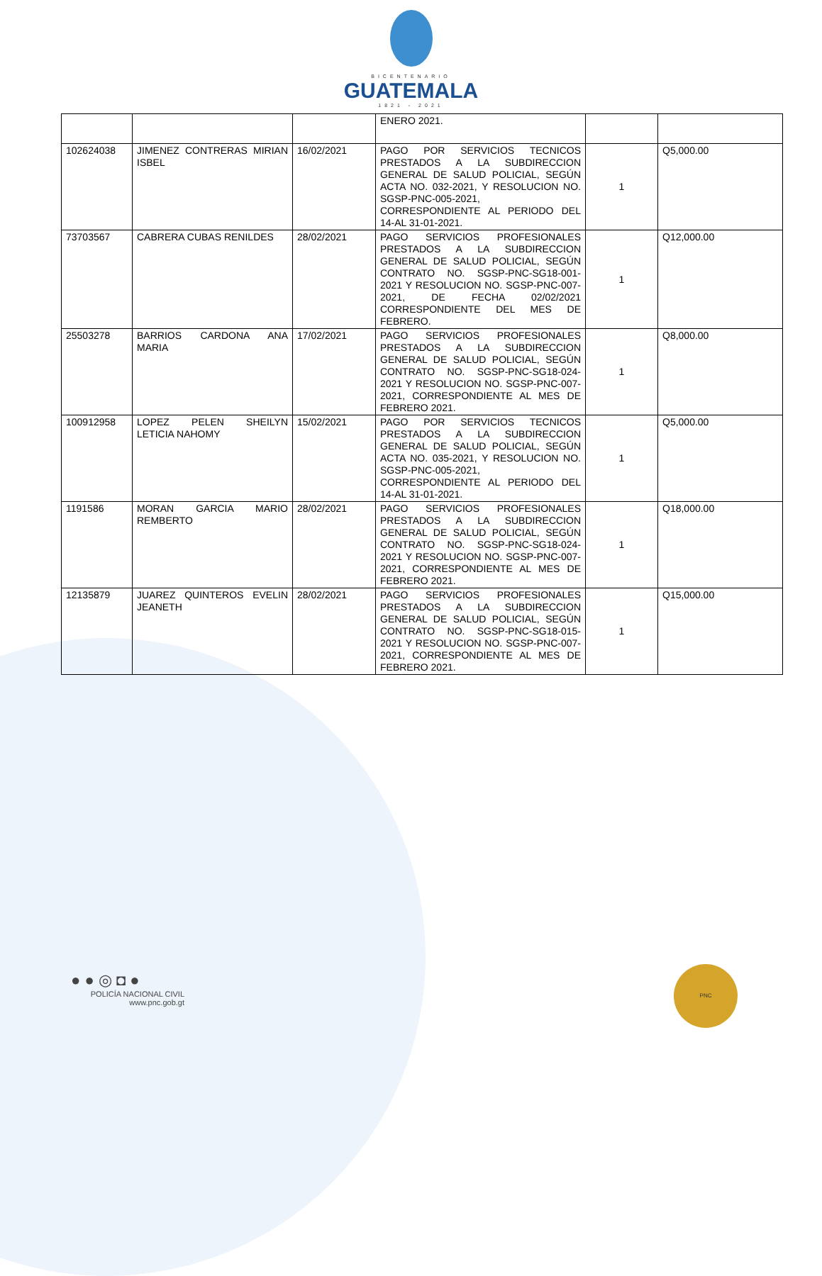BICENTENARIO
GUATEMALA
1821 - 2021
| | | | ENERO 2021. | | |
| 102624038 | JIMENEZ CONTRERAS MIRIAN ISBEL | 16/02/2021 | PAGO POR SERVICIOS TECNICOS PRESTADOS A LA SUBDIRECCION GENERAL DE SALUD POLICIAL, SEGÚN ACTA NO. 032-2021, Y RESOLUCION NO. SGSP-PNC-005-2021, CORRESPONDIENTE AL PERIODO DEL 14-AL 31-01-2021. | 1 | Q5,000.00 |
| 73703567 | CABRERA CUBAS RENILDES | 28/02/2021 | PAGO SERVICIOS PROFESIONALES PRESTADOS A LA SUBDIRECCION GENERAL DE SALUD POLICIAL, SEGÚN CONTRATO NO. SGSP-PNC-SG18-001-2021 Y RESOLUCION NO. SGSP-PNC-007-2021, DE FECHA 02/02/2021 CORRESPONDIENTE DEL MES DE FEBRERO. | 1 | Q12,000.00 |
| 25503278 | BARRIOS CARDONA ANA MARIA | 17/02/2021 | PAGO SERVICIOS PROFESIONALES PRESTADOS A LA SUBDIRECCION GENERAL DE SALUD POLICIAL, SEGÚN CONTRATO NO. SGSP-PNC-SG18-024-2021 Y RESOLUCION NO. SGSP-PNC-007-2021, CORRESPONDIENTE AL MES DE FEBRERO 2021. | 1 | Q8,000.00 |
| 100912958 | LOPEZ PELEN SHEILYN LETICIA NAHOMY | 15/02/2021 | PAGO POR SERVICIOS TECNICOS PRESTADOS A LA SUBDIRECCION GENERAL DE SALUD POLICIAL, SEGÚN ACTA NO. 035-2021, Y RESOLUCION NO. SGSP-PNC-005-2021, CORRESPONDIENTE AL PERIODO DEL 14-AL 31-01-2021. | 1 | Q5,000.00 |
| 1191586 | MORAN GARCIA MARIO REMBERTO | 28/02/2021 | PAGO SERVICIOS PROFESIONALES PRESTADOS A LA SUBDIRECCION GENERAL DE SALUD POLICIAL, SEGÚN CONTRATO NO. SGSP-PNC-SG18-024-2021 Y RESOLUCION NO. SGSP-PNC-007-2021, CORRESPONDIENTE AL MES DE FEBRERO 2021. | 1 | Q18,000.00 |
| 12135879 | JUAREZ QUINTEROS EVELIN JEANETH | 28/02/2021 | PAGO SERVICIOS PROFESIONALES PRESTADOS A LA SUBDIRECCION GENERAL DE SALUD POLICIAL, SEGÚN CONTRATO NO. SGSP-PNC-SG18-015-2021 Y RESOLUCION NO. SGSP-PNC-007-2021, CORRESPONDIENTE AL MES DE FEBRERO 2021. | 1 | Q15,000.00 |
● ● ◎ ◘ ●
POLICÍA NACIONAL CIVIL
www.pnc.gob.gt
PNC